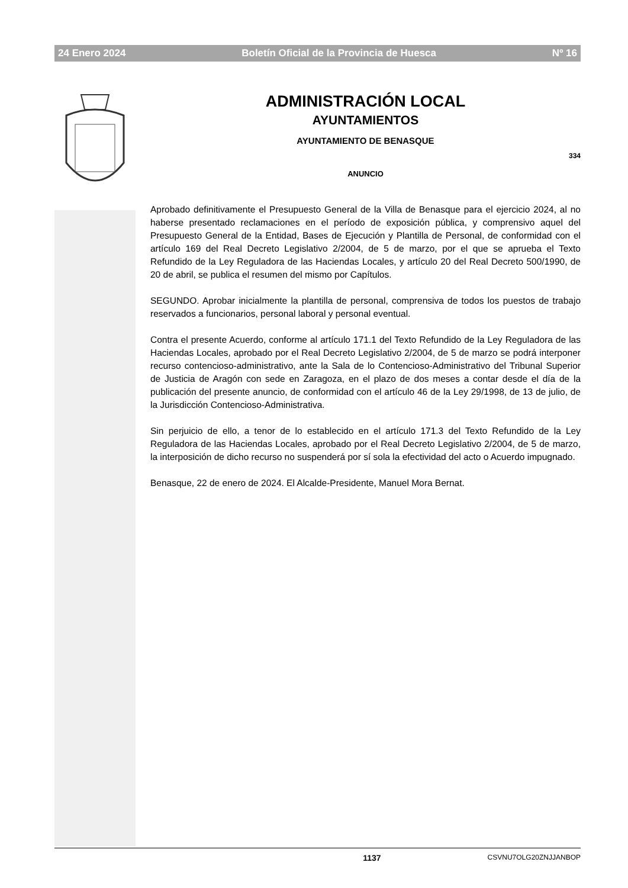24 Enero 2024 Boletín Oficial de la Provincia de Huesca Nº 16
ADMINISTRACIÓN LOCAL
AYUNTAMIENTOS
AYUNTAMIENTO DE BENASQUE
334
ANUNCIO
Aprobado definitivamente el Presupuesto General de la Villa de Benasque para el ejercicio 2024, al no haberse presentado reclamaciones en el período de exposición pública, y comprensivo aquel del Presupuesto General de la Entidad, Bases de Ejecución y Plantilla de Personal, de conformidad con el artículo 169 del Real Decreto Legislativo 2/2004, de 5 de marzo, por el que se aprueba el Texto Refundido de la Ley Reguladora de las Haciendas Locales, y artículo 20 del Real Decreto 500/1990, de 20 de abril, se publica el resumen del mismo por Capítulos.
SEGUNDO. Aprobar inicialmente la plantilla de personal, comprensiva de todos los puestos de trabajo reservados a funcionarios, personal laboral y personal eventual.
Contra el presente Acuerdo, conforme al artículo 171.1 del Texto Refundido de la Ley Reguladora de las Haciendas Locales, aprobado por el Real Decreto Legislativo 2/2004, de 5 de marzo se podrá interponer recurso contencioso-administrativo, ante la Sala de lo Contencioso-Administrativo del Tribunal Superior de Justicia de Aragón con sede en Zaragoza, en el plazo de dos meses a contar desde el día de la publicación del presente anuncio, de conformidad con el artículo 46 de la Ley 29/1998, de 13 de julio, de la Jurisdicción Contencioso-Administrativa.
Sin perjuicio de ello, a tenor de lo establecido en el artículo 171.3 del Texto Refundido de la Ley Reguladora de las Haciendas Locales, aprobado por el Real Decreto Legislativo 2/2004, de 5 de marzo, la interposición de dicho recurso no suspenderá por sí sola la efectividad del acto o Acuerdo impugnado.
Benasque, 22 de enero de 2024. El Alcalde-Presidente, Manuel Mora Bernat.
1137 CSVNU7OLG20ZNJJANBOP